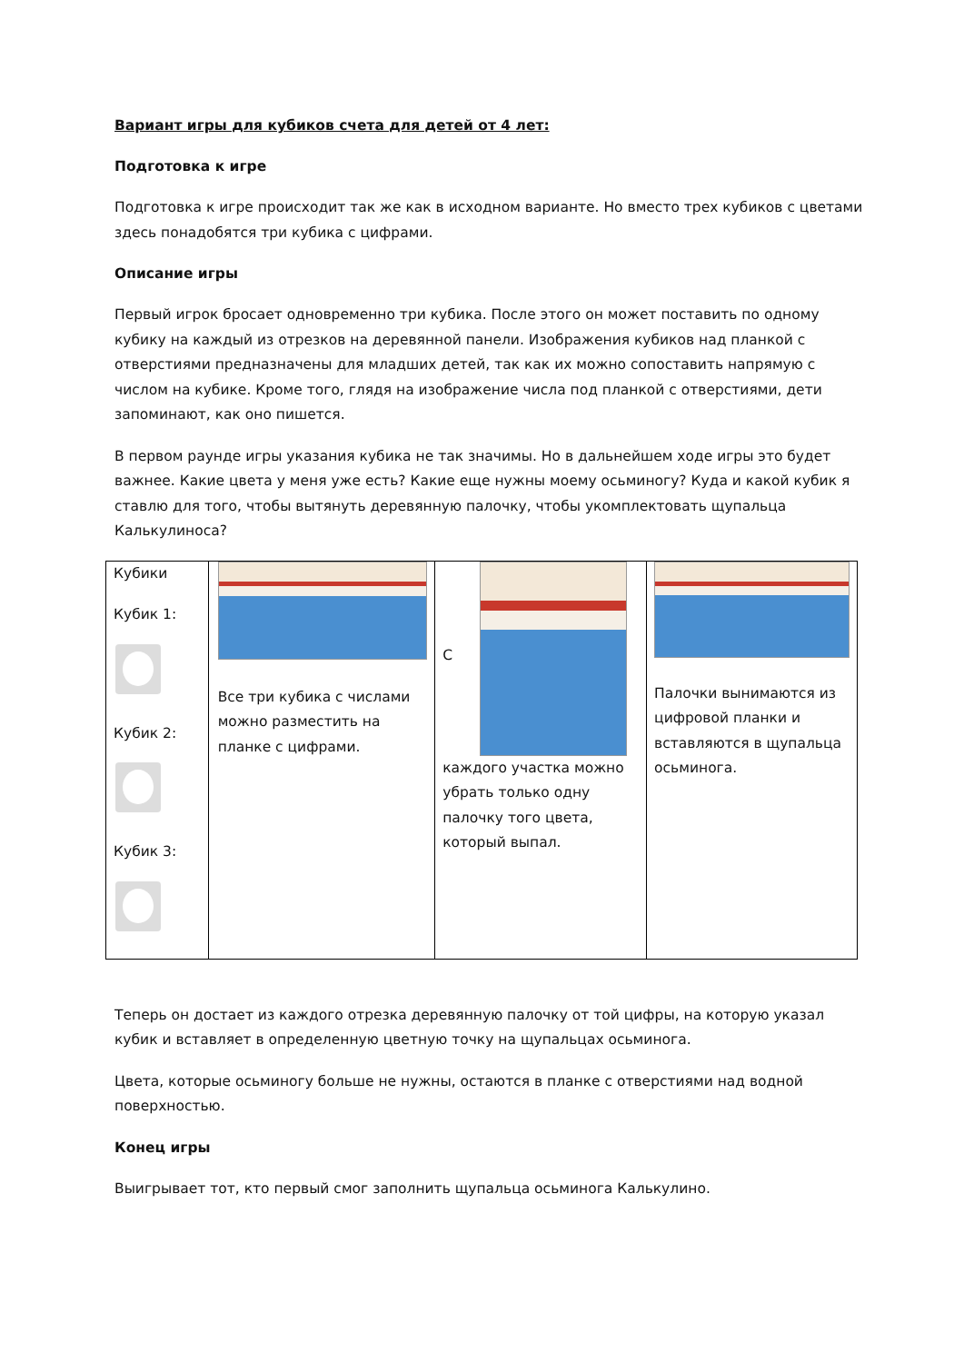Вариант игры для кубиков счета для детей от 4 лет:
Подготовка к игре
Подготовка к игре происходит так же как в исходном варианте. Но вместо трех кубиков с цветами здесь понадобятся три кубика с цифрами.
Описание игры
Первый игрок бросает одновременно три кубика. После этого он может поставить по одному кубику на каждый из отрезков на деревянной панели. Изображения кубиков над планкой с отверстиями предназначены для младших детей, так как их можно сопоставить напрямую с числом на кубике. Кроме того, глядя на изображение числа под планкой с отверстиями, дети запоминают, как оно пишется.
В первом раунде игры указания кубика не так значимы. Но в дальнейшем ходе игры это будет важнее. Какие цвета у меня уже есть? Какие еще нужны моему осьминогу? Куда и какой кубик я ставлю для того, чтобы вытянуть деревянную палочку, чтобы укомплектовать щупальца Калькулиноса?
| Кубики Кубик 1: Кубик 2: Кубик 3: | Все три кубика с числами можно разместить на планке с цифрами. | С каждого участка можно убрать только одну палочку того цвета, который выпал. | Палочки вынимаются из цифровой планки и вставляются в щупальца осьминога. |
Теперь он достает из каждого отрезка деревянную палочку от той цифры, на которую указал кубик и вставляет в определенную цветную точку на щупальцах осьминога.
Цвета, которые осьминогу больше не нужны, остаются в планке с отверстиями над водной поверхностью.
Конец игры
Выигрывает тот, кто первый смог заполнить щупальца осьминога Калькулино.